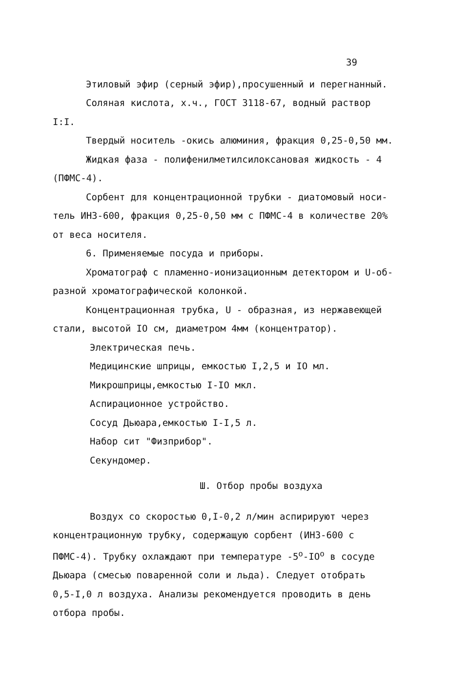39
Этиловый эфир (серный эфир),просушенный и перегнанный.
Соляная кислота, х.ч., ГОСТ 3118-67, водный раствор
I:I.
Твердый носитель -окись алюминия, фракция 0,25-0,50 мм.
Жидкая фаза - полифенилметилсилоксановая жидкость - 4
(ПФМС-4).
Сорбент для концентрационной трубки - диатомовый носи-
тель ИНЗ-600, фракция 0,25-0,50 мм с ПФМС-4 в количестве 20%
от веса носителя.
6. Применяемые посуда и приборы.
Хроматограф с пламенно-ионизационным детектором и U-об-
разной хроматографической колонкой.
Концентрационная трубка, U - образная, из нержавеющей
стали, высотой IO см, диаметром 4мм (концентратор).
Электрическая печь.
Медицинские шприцы, емкостью I,2,5 и IO мл.
Микрошприцы,емкостью I-IO мкл.
Аспирационное устройство.
Сосуд Дьюара,емкостью I-I,5 л.
Набор сит "Физприбор".
Секундомер.
Ш. Отбор пробы воздуха
Воздух со скоростью 0,I-0,2 л/мин аспирируют через
концентрационную трубку, содержащую сорбент (ИНЗ-600 с
ПФМС-4). Трубку охлаждают при температуре -5<sup>о</sup>-IO<sup>о</sup> в сосуде
Дьюара (смесью поваренной соли и льда). Следует отобрать
0,5-I,0 л воздуха. Анализы рекомендуется проводить в день
отбора пробы.